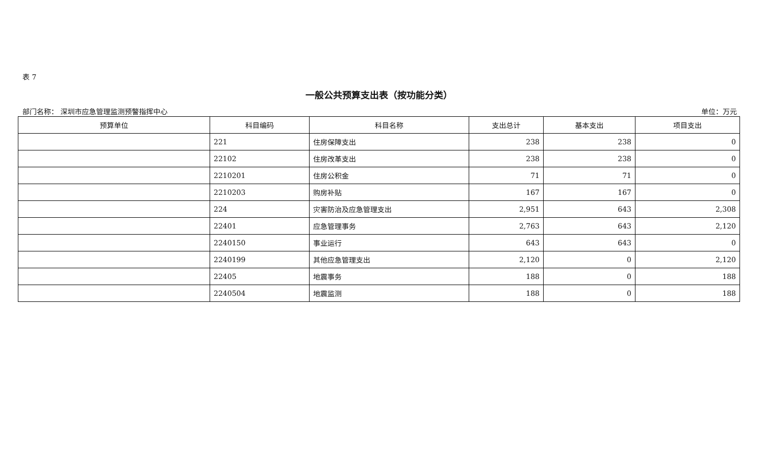表 7
一般公共预算支出表（按功能分类）
部门名称： 深圳市应急管理监测预警指挥中心 单位：万元
| 预算单位 | 科目编码 | 科目名称 | 支出总计 | 基本支出 | 项目支出 |
| --- | --- | --- | --- | --- | --- |
| | 221 | 住房保障支出 | 238 | 238 | 0 |
| | 22102 | 住房改革支出 | 238 | 238 | 0 |
| | 2210201 | 住房公积金 | 71 | 71 | 0 |
| | 2210203 | 购房补贴 | 167 | 167 | 0 |
| | 224 | 灾害防治及应急管理支出 | 2,951 | 643 | 2,308 |
| | 22401 | 应急管理事务 | 2,763 | 643 | 2,120 |
| | 2240150 | 事业运行 | 643 | 643 | 0 |
| | 2240199 | 其他应急管理支出 | 2,120 | 0 | 2,120 |
| | 22405 | 地震事务 | 188 | 0 | 188 |
| | 2240504 | 地震监测 | 188 | 0 | 188 |